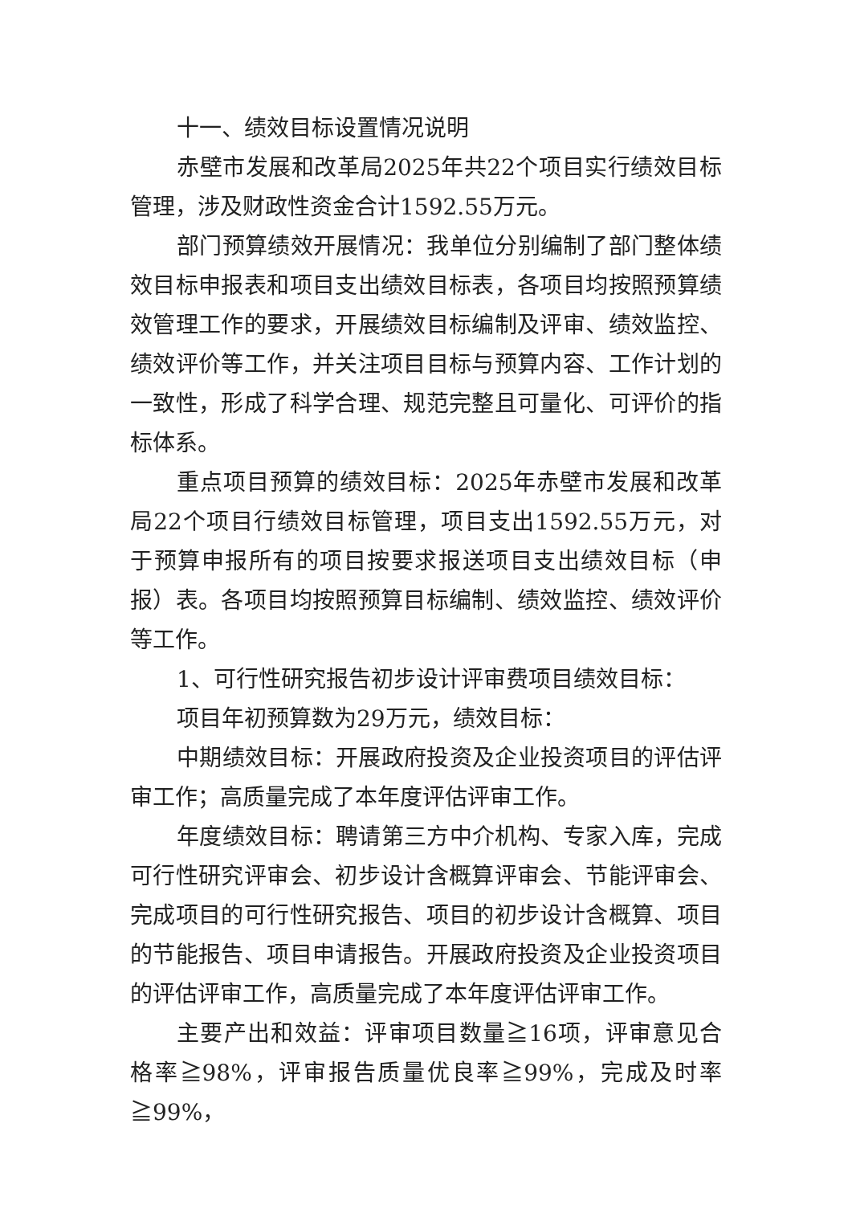十一、绩效目标设置情况说明
赤壁市发展和改革局2025年共22个项目实行绩效目标管理，涉及财政性资金合计1592.55万元。
部门预算绩效开展情况：我单位分别编制了部门整体绩效目标申报表和项目支出绩效目标表，各项目均按照预算绩效管理工作的要求，开展绩效目标编制及评审、绩效监控、绩效评价等工作，并关注项目目标与预算内容、工作计划的一致性，形成了科学合理、规范完整且可量化、可评价的指标体系。
重点项目预算的绩效目标：2025年赤壁市发展和改革局22个项目行绩效目标管理，项目支出1592.55万元，对于预算申报所有的项目按要求报送项目支出绩效目标（申报）表。各项目均按照预算目标编制、绩效监控、绩效评价等工作。
1、可行性研究报告初步设计评审费项目绩效目标：
项目年初预算数为29万元，绩效目标：
中期绩效目标：开展政府投资及企业投资项目的评估评审工作；高质量完成了本年度评估评审工作。
年度绩效目标：聘请第三方中介机构、专家入库，完成可行性研究评审会、初步设计含概算评审会、节能评审会、完成项目的可行性研究报告、项目的初步设计含概算、项目的节能报告、项目申请报告。开展政府投资及企业投资项目的评估评审工作，高质量完成了本年度评估评审工作。
主要产出和效益：评审项目数量≧16项，评审意见合格率≧98%，评审报告质量优良率≧99%，完成及时率≧99%，